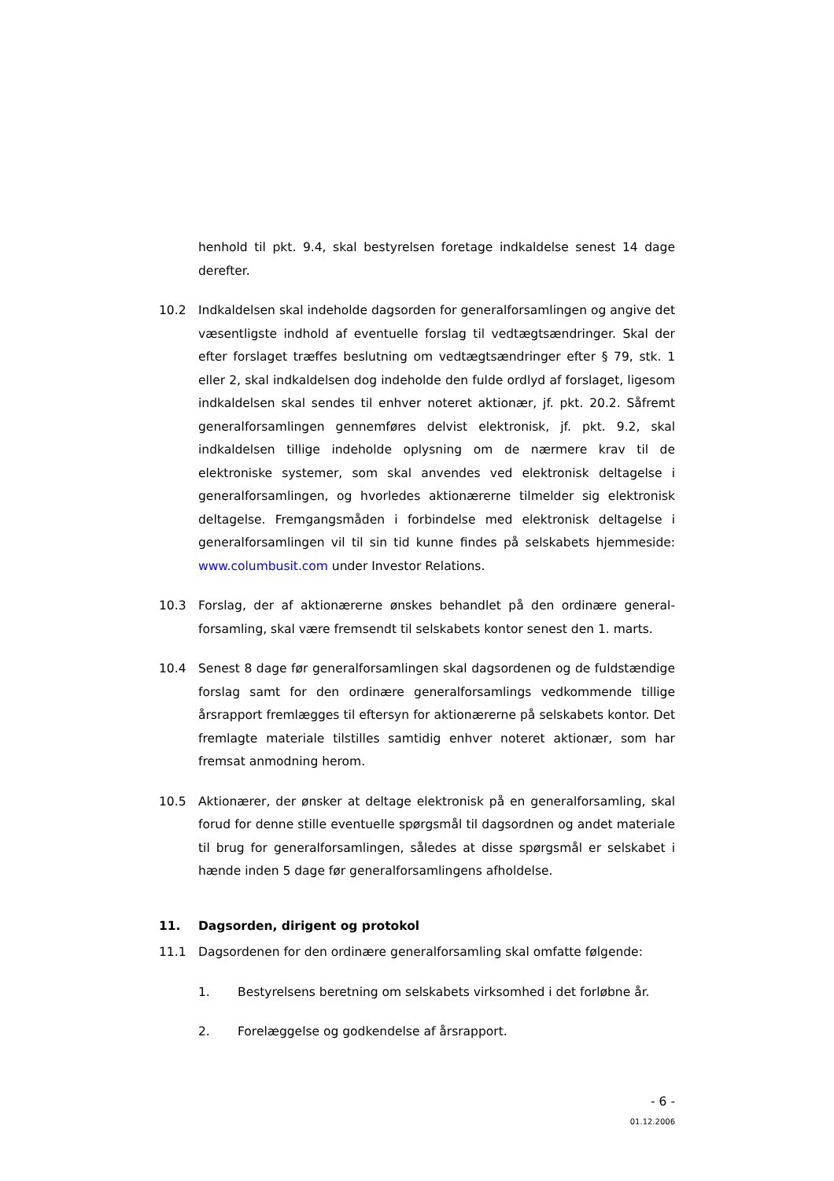henhold til pkt. 9.4, skal bestyrelsen foretage indkaldelse senest 14 dage derefter.
10.2 Indkaldelsen skal indeholde dagsorden for generalforsamlingen og angive det væsentligste indhold af eventuelle forslag til vedtægtsændringer. Skal der efter forslaget træffes beslutning om vedtægtsændringer efter § 79, stk. 1 eller 2, skal indkaldelsen dog indeholde den fulde ordlyd af forsla­get, ligesom indkaldelsen skal sendes til enhver noteret aktionær, jf. pkt. 20.2. Såfremt generalforsamlingen gennemføres delvist elektronisk, jf. pkt. 9.2, skal indkaldelsen tillige indeholde oplysning om de nærmere krav til de elektroniske systemer, som skal anvendes ved elektronisk deltagelse i generalforsamlingen, og hvorledes aktionærerne tilmelder sig elektronisk deltagelse. Fremgangsmåden i forbindelse med elektronisk deltagelse i generalforsamlingen vil til sin tid kunne findes på selskabets hjemmeside: www.columbusit.com under Investor Relations.
10.3 Forslag, der af aktionærerne ønskes behandlet på den ordinære general­forsamling, skal være fremsendt til selskabets kontor senest den 1. marts.
10.4 Senest 8 dage før generalforsamlingen skal dagsordenen og de fuldstæn­dige forslag samt for den ordinære generalforsamlings vedkommende tilli­ge årsrapport fremlægges til eftersyn for aktionærerne på selskabets kon­tor. Det fremlagte materiale tilstilles samtidig enhver noteret aktionær, som har fremsat anmodning herom.
10.5 Aktionærer, der ønsker at deltage elektronisk på en generalforsamling, skal forud for denne stille eventuelle spørgsmål til dagsordnen og andet materiale til brug for generalforsamlingen, således at disse spørgsmål er selskabet i hænde inden 5 dage før generalforsamlingens afholdelse.
11. Dagsorden, dirigent og protokol
11.1 Dagsordenen for den ordinære generalforsamling skal omfatte følgende:
1. Bestyrelsens beretning om selskabets virksomhed i det forløbne år.
2. Forelæggelse og godkendelse af årsrapport.
- 6 -
01.12.2006